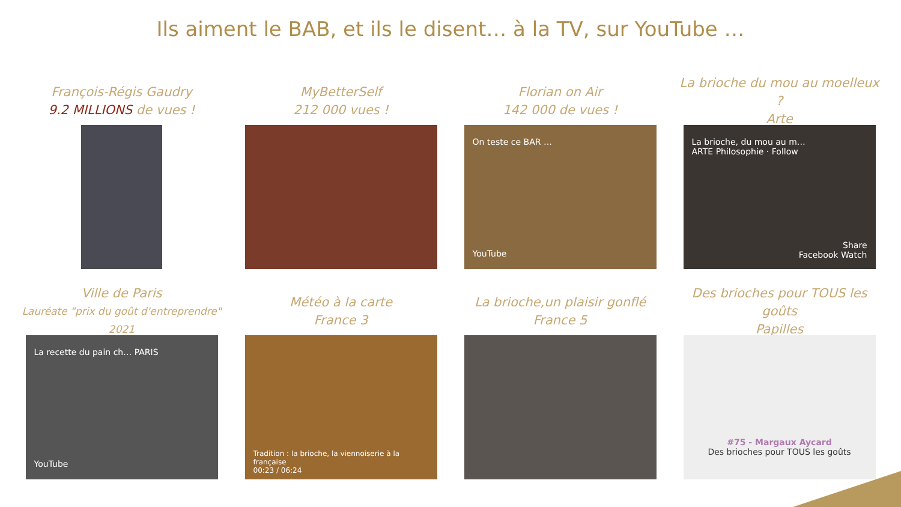Ils aiment le BAB, et ils le disent… à la TV, sur YouTube …
François-Régis Gaudry
9.2 MILLIONS de vues !
MyBetterSelf
212 000 vues !
Florian on Air
142 000 de vues !
On teste ce BAR …
YouTube
La brioche du mou au moelleux ?
Arte
La brioche, du mou au m…
ARTE Philosophie · Follow
Share
Facebook Watch
Ville de Paris
Lauréate "prix du goût d'entreprendre" 2021
La recette du pain ch… PARIS
YouTube
Météo à la carte
France 3
Tradition : la brioche, la viennoiserie à la française
00:23 / 06:24
La brioche,un plaisir gonflé
France 5
Des brioches pour TOUS les goûts
Papilles
#75 - Margaux Aycard
Des brioches pour TOUS les goûts